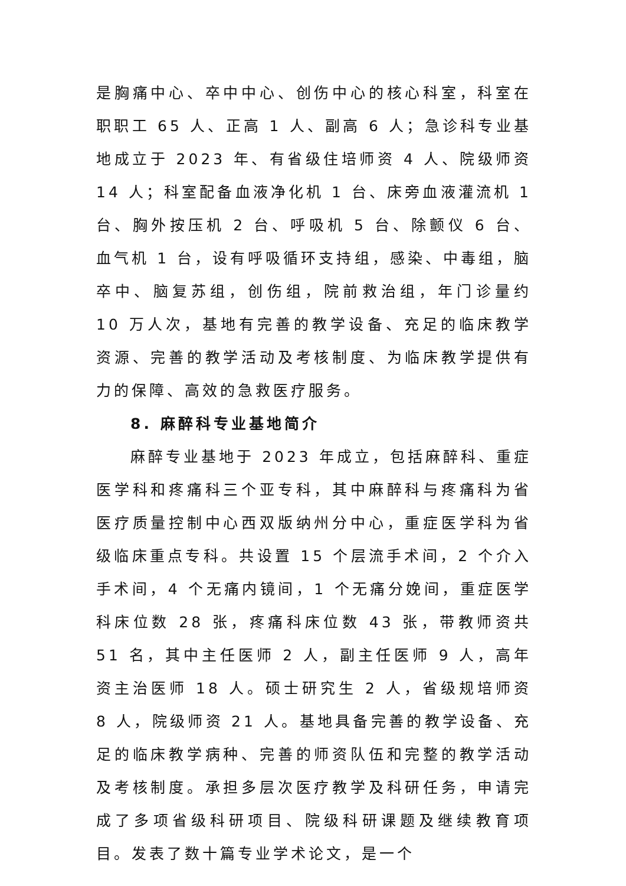是胸痛中心、卒中中心、创伤中心的核心科室，科室在职职工 65 人、正高 1 人、副高 6 人；急诊科专业基地成立于 2023 年、有省级住培师资 4 人、院级师资 14 人；科室配备血液净化机 1 台、床旁血液灌流机 1 台、胸外按压机 2 台、呼吸机 5 台、除颤仪 6 台、血气机 1 台，设有呼吸循环支持组，感染、中毒组，脑卒中、脑复苏组，创伤组，院前救治组，年门诊量约 10 万人次，基地有完善的教学设备、充足的临床教学资源、完善的教学活动及考核制度、为临床教学提供有力的保障、高效的急救医疗服务。
8. 麻醉科专业基地简介
麻醉专业基地于 2023 年成立，包括麻醉科、重症医学科和疼痛科三个亚专科，其中麻醉科与疼痛科为省医疗质量控制中心西双版纳州分中心，重症医学科为省级临床重点专科。共设置 15 个层流手术间，2 个介入手术间，4 个无痛内镜间，1 个无痛分娩间，重症医学科床位数 28 张，疼痛科床位数 43 张，带教师资共 51 名，其中主任医师 2 人，副主任医师 9 人，高年资主治医师 18 人。硕士研究生 2 人，省级规培师资 8 人，院级师资 21 人。基地具备完善的教学设备、充足的临床教学病种、完善的师资队伍和完整的教学活动及考核制度。承担多层次医疗教学及科研任务，申请完成了多项省级科研项目、院级科研课题及继续教育项目。发表了数十篇专业学术论文，是一个